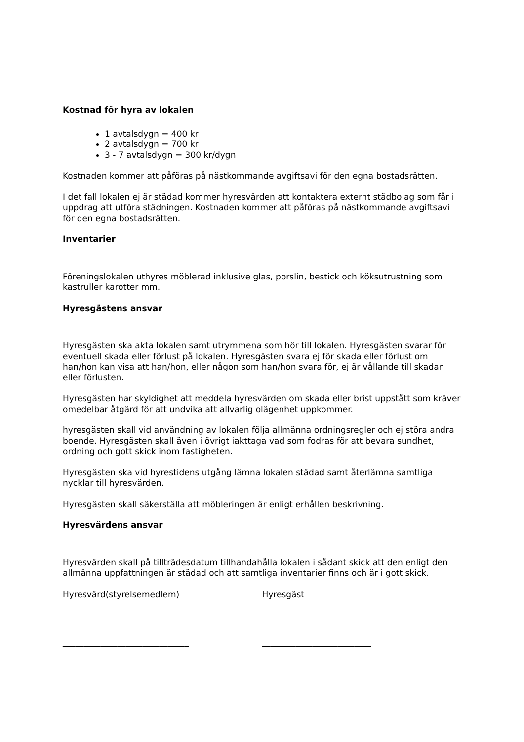Kostnad för hyra av lokalen
1 avtalsdygn = 400 kr
2 avtalsdygn = 700 kr
3 - 7 avtalsdygn = 300 kr/dygn
Kostnaden kommer att påföras på nästkommande avgiftsavi för den egna bostadsrätten.
I det fall lokalen ej är städad kommer hyresvärden att kontaktera externt städbolag som får i uppdrag att utföra städningen. Kostnaden kommer att påföras på nästkommande avgiftsavi för den egna bostadsrätten.
Inventarier
Föreningslokalen uthyres möblerad inklusive glas, porslin, bestick och köksutrustning som kastruller karotter mm.
Hyresgästens ansvar
Hyresgästen ska akta lokalen samt utrymmena som hör till lokalen. Hyresgästen svarar för eventuell skada eller förlust på lokalen. Hyresgästen svara ej för skada eller förlust om han/hon kan visa att han/hon, eller någon som han/hon svara för, ej är vållande till skadan eller förlusten.
Hyresgästen har skyldighet att meddela hyresvärden om skada eller brist uppstått som kräver omedelbar åtgärd för att undvika att allvarlig olägenhet uppkommer.
hyresgästen skall vid användning av lokalen följa allmänna ordningsregler och ej störa andra boende. Hyresgästen skall även i övrigt iakttaga vad som fodras för att bevara sundhet, ordning och gott skick inom fastigheten.
Hyresgästen ska vid hyrestidens utgång lämna lokalen städad samt återlämna samtliga nycklar till hyresvärden.
Hyresgästen skall säkerställa att möbleringen är enligt erhållen beskrivning.
Hyresvärdens ansvar
Hyresvärden skall på tillträdesdatum tillhandahålla lokalen i sådant skick att den enligt den allmänna uppfattningen är städad och att samtliga inventarier finns och är i gott skick.
Hyresvärd(styrelsemedlem) Hyresgäst
______________________________ __________________________